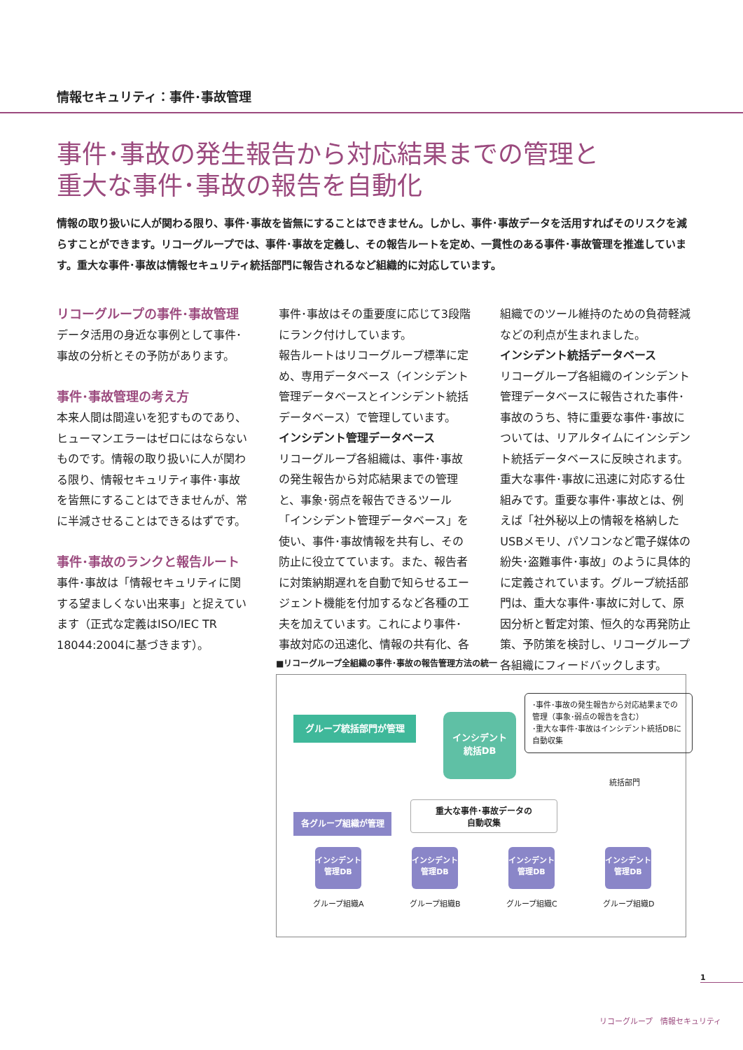情報セキュリティ：事件･事故管理
事件･事故の発生報告から対応結果までの管理と
重大な事件･事故の報告を自動化
情報の取り扱いに人が関わる限り、事件･事故を皆無にすることはできません。しかし、事件･事故データを活用すればそのリスクを減らすことができます。リコーグループでは、事件･事故を定義し、その報告ルートを定め、一貫性のある事件･事故管理を推進しています。重大な事件･事故は情報セキュリティ統括部門に報告されるなど組織的に対応しています。
リコーグループの事件･事故管理
データ活用の身近な事例として事件･事故の分析とその予防があります。
事件･事故管理の考え方
本来人間は間違いを犯すものであり、ヒューマンエラーはゼロにはならないものです。情報の取り扱いに人が関わる限り、情報セキュリティ事件･事故を皆無にすることはできませんが、常に半減させることはできるはずです。
事件･事故のランクと報告ルート
事件･事故は「情報セキュリティに関する望ましくない出来事」と捉えています（正式な定義はISO/IEC TR 18044:2004に基づきます）。
事件･事故はその重要度に応じて3段階にランク付けしています。
報告ルートはリコーグループ標準に定め、専用データベース（インシデント管理データベースとインシデント統括データベース）で管理しています。
インシデント管理データベース
リコーグループ各組織は、事件･事故の発生報告から対応結果までの管理と、事象･弱点を報告できるツール「インシデント管理データベース」を使い、事件･事故情報を共有し、その防止に役立てています。また、報告者に対策納期遅れを自動で知らせるエージェント機能を付加するなど各種の工夫を加えています。これにより事件･事故対応の迅速化、情報の共有化、各組織でのツール維持のための負荷軽減などの利点が生まれました。
インシデント統括データベース
リコーグループ各組織のインシデント管理データベースに報告された事件･事故のうち、特に重要な事件･事故については、リアルタイムにインシデント統括データベースに反映されます。重大な事件･事故に迅速に対応する仕組みです。重要な事件･事故とは、例えば「社外秘以上の情報を格納したUSBメモリ、パソコンなど電子媒体の紛失･盗難事件･事故」のように具体的に定義されています。グループ統括部門は、重大な事件･事故に対して、原因分析と暫定対策、恒久的な再発防止策、予防策を検討し、リコーグループ各組織にフィードバックします。
■リコーグループ全組織の事件･事故の報告管理方法の統一
グループ統括部門が管理
インシデント
統括DB
･事件･事故の発生報告から対応結果までの管理（事象･弱点の報告を含む）
･重大な事件･事故はインシデント統括DBに自動収集
統括部門
重大な事件･事故データの
自動収集
各グループ組織が管理
インシデント
管理DB
インシデント
管理DB
インシデント
管理DB
インシデント
管理DB
グループ組織A グループ組織B グループ組織C グループ組織D
1
リコーグループ　情報セキュリティ